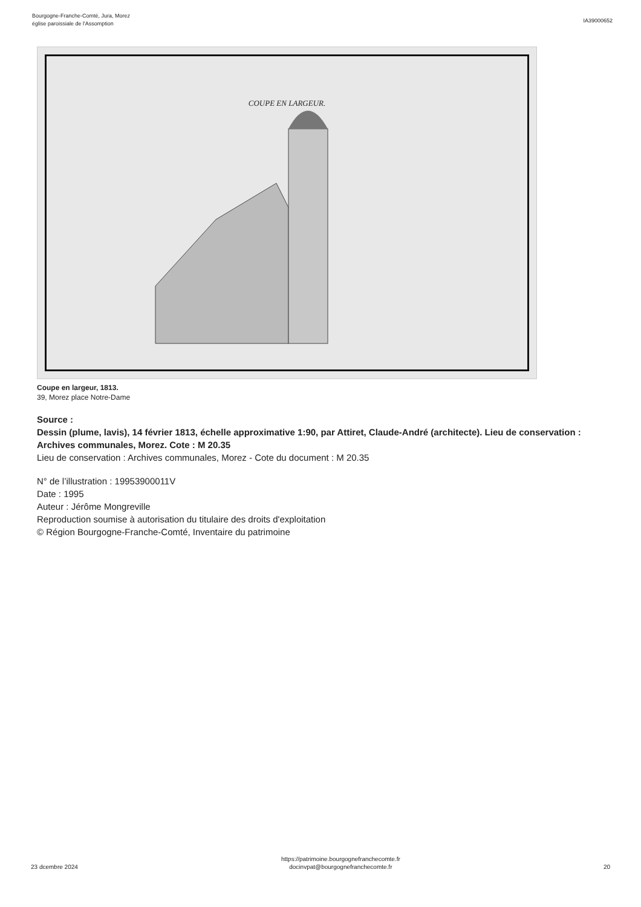Bourgogne-Franche-Comté, Jura, Morez
église paroissiale de l'Assomption
IA39000652
COUPE EN LARGEUR.
Coupe en largeur, 1813.
39, Morez place Notre-Dame
Source :
Dessin (plume, lavis), 14 février 1813, échelle approximative 1:90, par Attiret, Claude-André (architecte). Lieu de conservation : Archives communales, Morez. Cote : M 20.35
Lieu de conservation : Archives communales, Morez - Cote du document : M 20.35
N° de l’illustration : 19953900011V
Date : 1995
Auteur : Jérôme Mongreville
Reproduction soumise à autorisation du titulaire des droits d'exploitation
© Région Bourgogne-Franche-Comté, Inventaire du patrimoine
23 dcembre 2024
https://patrimoine.bourgognefranchecomte.fr
docinvpat@bourgognefranchecomte.fr
20